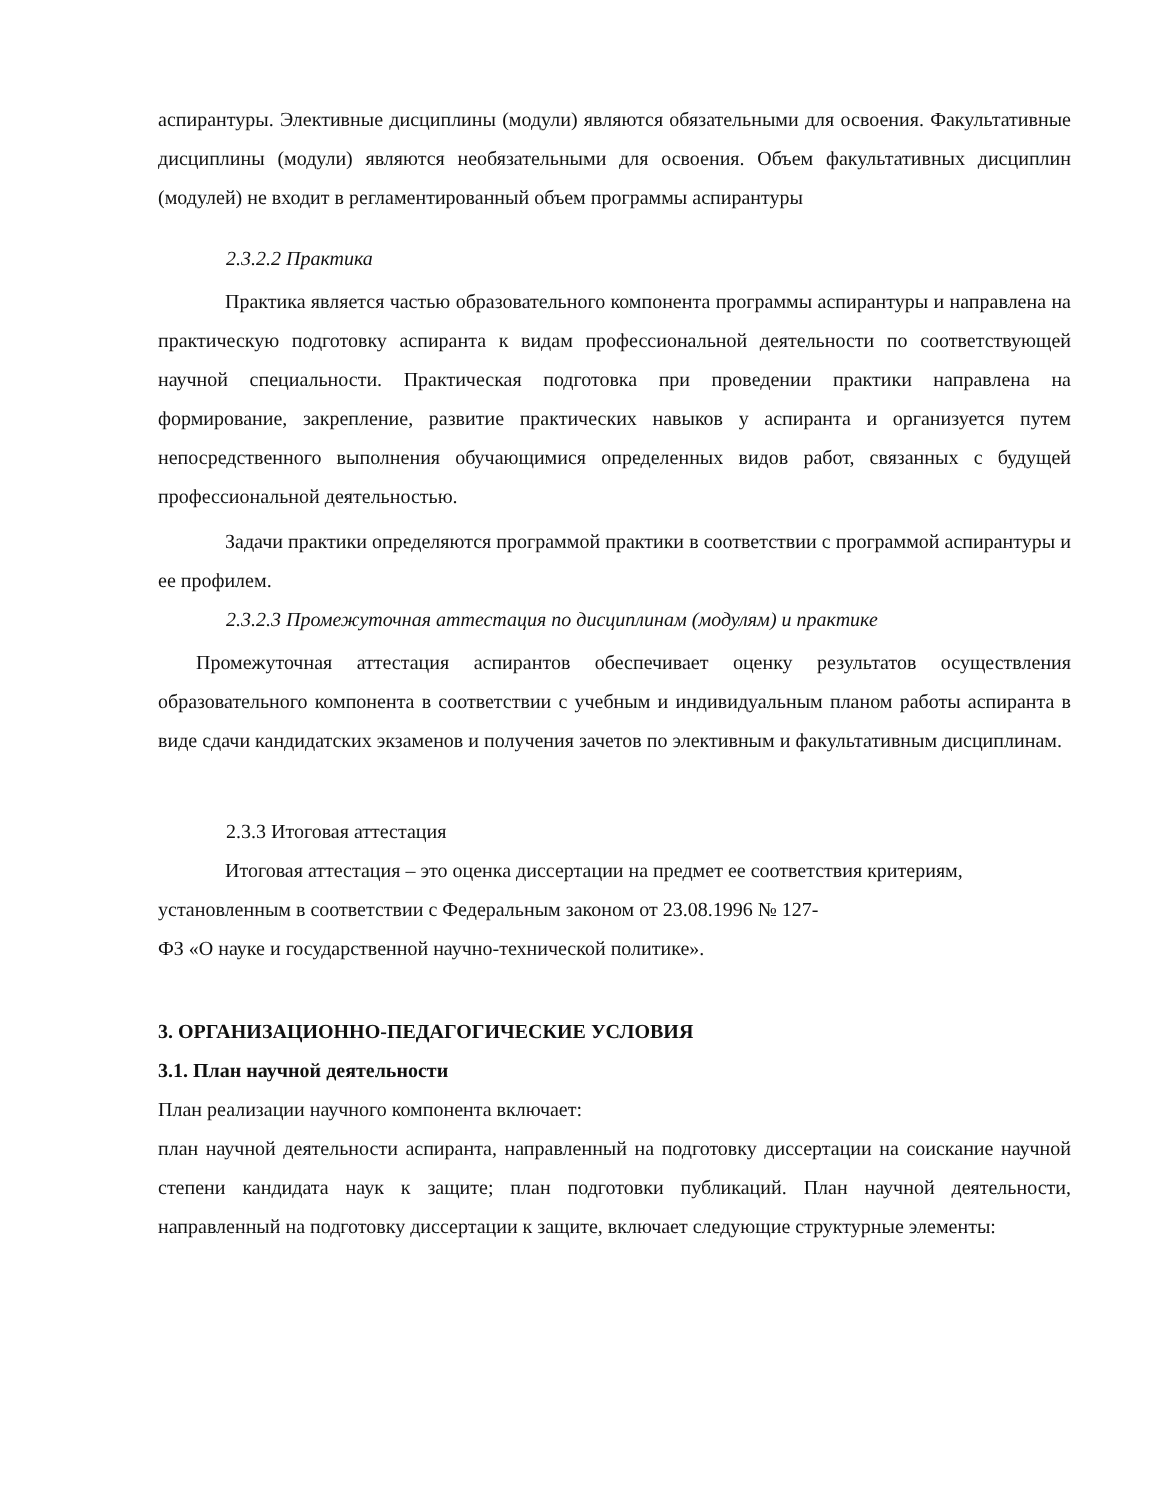аспирантуры. Элективные дисциплины (модули) являются обязательными для освоения. Факультативные дисциплины (модули) являются необязательными для освоения. Объем факультативных дисциплин (модулей) не входит в регламентированный объем программы аспирантуры
2.3.2.2 Практика
Практика является частью образовательного компонента программы аспирантуры и направлена на практическую подготовку аспиранта к видам профессиональной деятельности по соответствующей научной специальности. Практическая подготовка при проведении практики направлена на формирование, закрепление, развитие практических навыков у аспиранта и организуется путем непосредственного выполнения обучающимися определенных видов работ, связанных с будущей профессиональной деятельностью.
Задачи практики определяются программой практики в соответствии с программой аспирантуры и ее профилем.
2.3.2.3 Промежуточная аттестация по дисциплинам (модулям) и практике
Промежуточная аттестация аспирантов обеспечивает оценку результатов осуществления образовательного компонента в соответствии с учебным и индивидуальным планом работы аспиранта в виде сдачи кандидатских экзаменов и получения зачетов по элективным и факультативным дисциплинам.
2.3.3 Итоговая аттестация
Итоговая аттестация – это оценка диссертации на предмет ее соответствия критериям,
установленным в соответствии с Федеральным законом от 23.08.1996 № 127-
ФЗ «О науке и государственной научно-технической политике».
3. ОРГАНИЗАЦИОННО-ПЕДАГОГИЧЕСКИЕ УСЛОВИЯ
3.1. План научной деятельности
План реализации научного компонента включает:
план научной деятельности аспиранта, направленный на подготовку диссертации на соискание научной степени кандидата наук к защите; план подготовки публикаций. План научной деятельности, направленный на подготовку диссертации к защите, включает следующие структурные элементы: